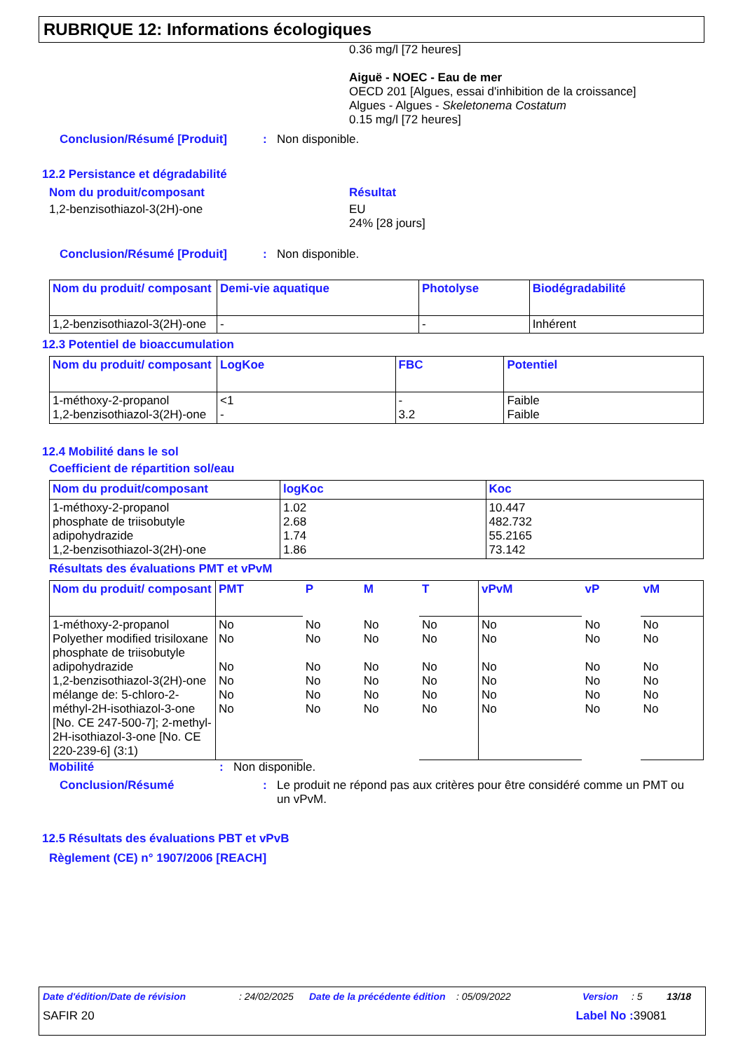RUBRIQUE 12: Informations écologiques
0.36 mg/l [72 heures]
Aiguë - NOEC - Eau de mer
OECD 201 [Algues, essai d'inhibition de la croissance]
Algues - Algues - Skeletonema Costatum
0.15 mg/l [72 heures]
Conclusion/Résumé [Produit]: Non disponible.
12.2 Persistance et dégradabilité
Nom du produit/composant
1,2-benzisothiazol-3(2H)-one
Résultat
EU
24% [28 jours]
Conclusion/Résumé [Produit]: Non disponible.
| Nom du produit/ composant | Demi-vie aquatique | Photolyse | Biodégradabilité |
| --- | --- | --- | --- |
| 1,2-benzisothiazol-3(2H)-one | - | - | Inhérent |
12.3 Potentiel de bioaccumulation
| Nom du produit/ composant | LogKoe | FBC | Potentiel |
| --- | --- | --- | --- |
| 1-méthoxy-2-propanol 1,2-benzisothiazol-3(2H)-one | <1 - | - 3.2 | Faible Faible |
12.4 Mobilité dans le sol
Coefficient de répartition sol/eau
| Nom du produit/composant | logKoc | Koc |
| --- | --- | --- |
| 1-méthoxy-2-propanol phosphate de triisobutyle adipohydrazide 1,2-benzisothiazol-3(2H)-one | 1.02 2.68 1.74 1.86 | 10.447 482.732 55.2165 73.142 |
Résultats des évaluations PMT et vPvM
| Nom du produit/ composant | PMT | P | M | T | vPvM | vP | vM |
| --- | --- | --- | --- | --- | --- | --- | --- |
| 1-méthoxy-2-propanol Polyether modified trisiloxane phosphate de triisobutyle adipohydrazide 1,2-benzisothiazol-3(2H)-one mélange de: 5-chloro-2-méthyl-2H-isothiazol-3-one [No. CE 247-500-7]; 2-methyl-2H-isothiazol-3-one [No. CE 220-239-6] (3:1) | No No No No No No | No No No No No No | No No No No No No | No No No No No No | No No No No No No | No No No No No No | No No No No No No |
Mobilité: Non disponible.
Conclusion/Résumé: Le produit ne répond pas aux critères pour être considéré comme un PMT ou un vPvM.
12.5 Résultats des évaluations PBT et vPvB
Règlement (CE) n° 1907/2006 [REACH]
Date d'édition/Date de révision: 24/02/2025 Date de la précédente édition: 05/09/2022 Version: 5 13/18
SAFIR 20 Label No : 39081